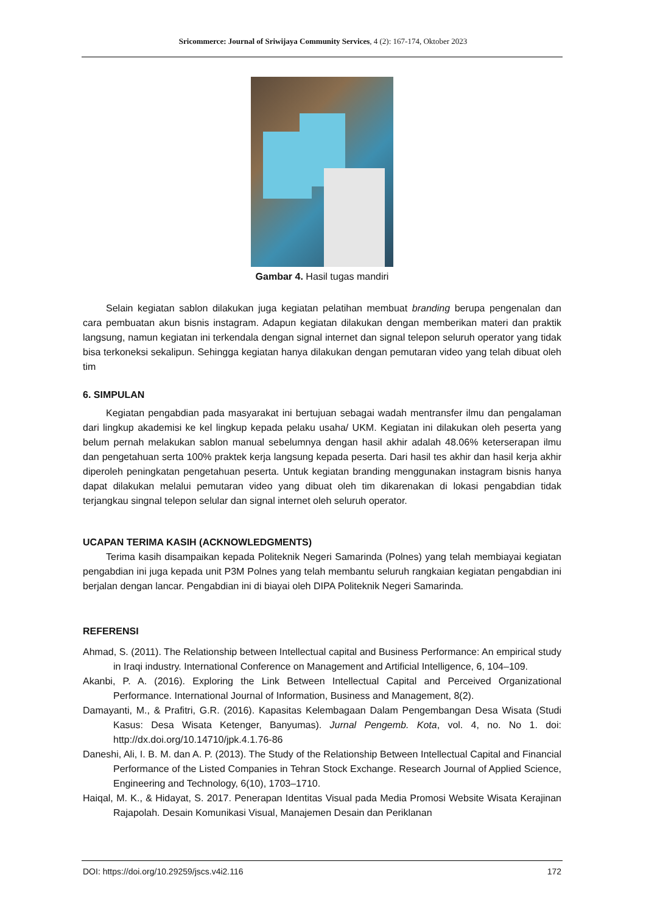Sricommerce: Journal of Sriwijaya Community Services, 4 (2): 167-174, Oktober 2023
Gambar 4. Hasil tugas mandiri
Selain kegiatan sablon dilakukan juga kegiatan pelatihan membuat branding berupa pengenalan dan cara pembuatan akun bisnis instagram. Adapun kegiatan dilakukan dengan memberikan materi dan praktik langsung, namun kegiatan ini terkendala dengan signal internet dan signal telepon seluruh operator yang tidak bisa terkoneksi sekalipun. Sehingga kegiatan hanya dilakukan dengan pemutaran video yang telah dibuat oleh tim
6. SIMPULAN
Kegiatan pengabdian pada masyarakat ini bertujuan sebagai wadah mentransfer ilmu dan pengalaman dari lingkup akademisi ke kel lingkup kepada pelaku usaha/ UKM. Kegiatan ini dilakukan oleh peserta yang belum pernah melakukan sablon manual sebelumnya dengan hasil akhir adalah 48.06% keterserapan ilmu dan pengetahuan serta 100% praktek kerja langsung kepada peserta. Dari hasil tes akhir dan hasil kerja akhir diperoleh peningkatan pengetahuan peserta. Untuk kegiatan branding menggunakan instagram bisnis hanya dapat dilakukan melalui pemutaran video yang dibuat oleh tim dikarenakan di lokasi pengabdian tidak terjangkau singnal telepon selular dan signal internet oleh seluruh operator.
UCAPAN TERIMA KASIH (ACKNOWLEDGMENTS)
Terima kasih disampaikan kepada Politeknik Negeri Samarinda (Polnes) yang telah membiayai kegiatan pengabdian ini juga kepada unit P3M Polnes yang telah membantu seluruh rangkaian kegiatan pengabdian ini berjalan dengan lancar. Pengabdian ini di biayai oleh DIPA Politeknik Negeri Samarinda.
REFERENSI
Ahmad, S. (2011). The Relationship between Intellectual capital and Business Performance: An empirical study in Iraqi industry. International Conference on Management and Artificial Intelligence, 6, 104–109.
Akanbi, P. A. (2016). Exploring the Link Between Intellectual Capital and Perceived Organizational Performance. International Journal of Information, Business and Management, 8(2).
Damayanti, M., & Prafitri, G.R. (2016). Kapasitas Kelembagaan Dalam Pengembangan Desa Wisata (Studi Kasus: Desa Wisata Ketenger, Banyumas). Jurnal Pengemb. Kota, vol. 4, no. No 1. doi: http://dx.doi.org/10.14710/jpk.4.1.76-86
Daneshi, Ali, I. B. M. dan A. P. (2013). The Study of the Relationship Between Intellectual Capital and Financial Performance of the Listed Companies in Tehran Stock Exchange. Research Journal of Applied Science, Engineering and Technology, 6(10), 1703–1710.
Haiqal, M. K., & Hidayat, S. 2017. Penerapan Identitas Visual pada Media Promosi Website Wisata Kerajinan Rajapolah. Desain Komunikasi Visual, Manajemen Desain dan Periklanan
DOI: https://doi.org/10.29259/jscs.v4i2.116 172